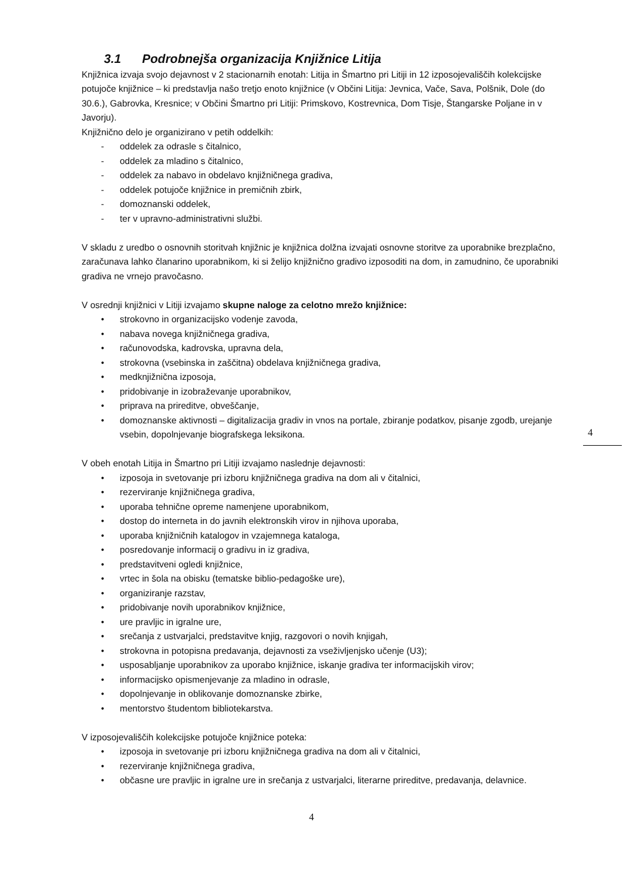3.1 Podrobnejša organizacija Knjižnice Litija
Knjižnica izvaja svojo dejavnost v 2 stacionarnih enotah: Litija in Šmartno pri Litiji in 12 izposojevališčih kolekcijske potujoče knjižnice – ki predstavlja našo tretjo enoto knjižnice (v Občini Litija: Jevnica, Vače, Sava, Polšnik, Dole (do 30.6.), Gabrovka, Kresnice; v Občini Šmartno pri Litiji: Primskovo, Kostrevnica, Dom Tisje, Štangarske Poljane in v Javorju).
Knjižnično delo je organizirano v petih oddelkih:
- oddelek za odrasle s čitalnico,
- oddelek za mladino s čitalnico,
- oddelek za nabavo in obdelavo knjižničnega gradiva,
- oddelek potujoče knjižnice in premičnih zbirk,
- domoznanski oddelek,
- ter v upravno-administrativni službi.
V skladu z uredbo o osnovnih storitvah knjižnic je knjižnica dolžna izvajati osnovne storitve za uporabnike brezplačno, zaračunava lahko članarino uporabnikom, ki si želijo knjižnično gradivo izposoditi na dom, in zamudnino, če uporabniki gradiva ne vrnejo pravočasno.
V osrednji knjižnici v Litiji izvajamo skupne naloge za celotno mrežo knjižnice:
• strokovno in organizacijsko vodenje zavoda,
• nabava novega knjižničnega gradiva,
• računovodska, kadrovska, upravna dela,
• strokovna (vsebinska in zaščitna) obdelava knjižničnega gradiva,
• medknjižnična izposoja,
• pridobivanje in izobraževanje uporabnikov,
• priprava na prireditve, obveščanje,
• domoznanske aktivnosti – digitalizacija gradiv in vnos na portale, zbiranje podatkov, pisanje zgodb, urejanje vsebin, dopolnjevanje biografskega leksikona.
V obeh enotah Litija in Šmartno pri Litiji izvajamo naslednje dejavnosti:
• izposoja in svetovanje pri izboru knjižničnega gradiva na dom ali v čitalnici,
• rezerviranje knjižničnega gradiva,
• uporaba tehnične opreme namenjene uporabnikom,
• dostop do interneta in do javnih elektronskih virov in njihova uporaba,
• uporaba knjižničnih katalogov in vzajemnega kataloga,
• posredovanje informacij o gradivu in iz gradiva,
• predstavitveni ogledi knjižnice,
• vrtec in šola na obisku (tematske biblio-pedagoške ure),
• organiziranje razstav,
• pridobivanje novih uporabnikov knjižnice,
• ure pravljic in igralne ure,
• srečanja z ustvarjalci, predstavitve knjig, razgovori o novih knjigah,
• strokovna in potopisna predavanja, dejavnosti za vseživljenjsko učenje (U3);
• usposabljanje uporabnikov za uporabo knjižnice, iskanje gradiva ter informacijskih virov;
• informacijsko opismenjevanje za mladino in odrasle,
• dopolnjevanje in oblikovanje domoznanske zbirke,
• mentorstvo študentom bibliotekarstva.
V izposojevališčih kolekcijske potujoče knjižnice poteka:
• izposoja in svetovanje pri izboru knjižničnega gradiva na dom ali v čitalnici,
• rezerviranje knjižničnega gradiva,
• občasne ure pravljic in igralne ure in srečanja z ustvarjalci, literarne prireditve, predavanja, delavnice.
4
4